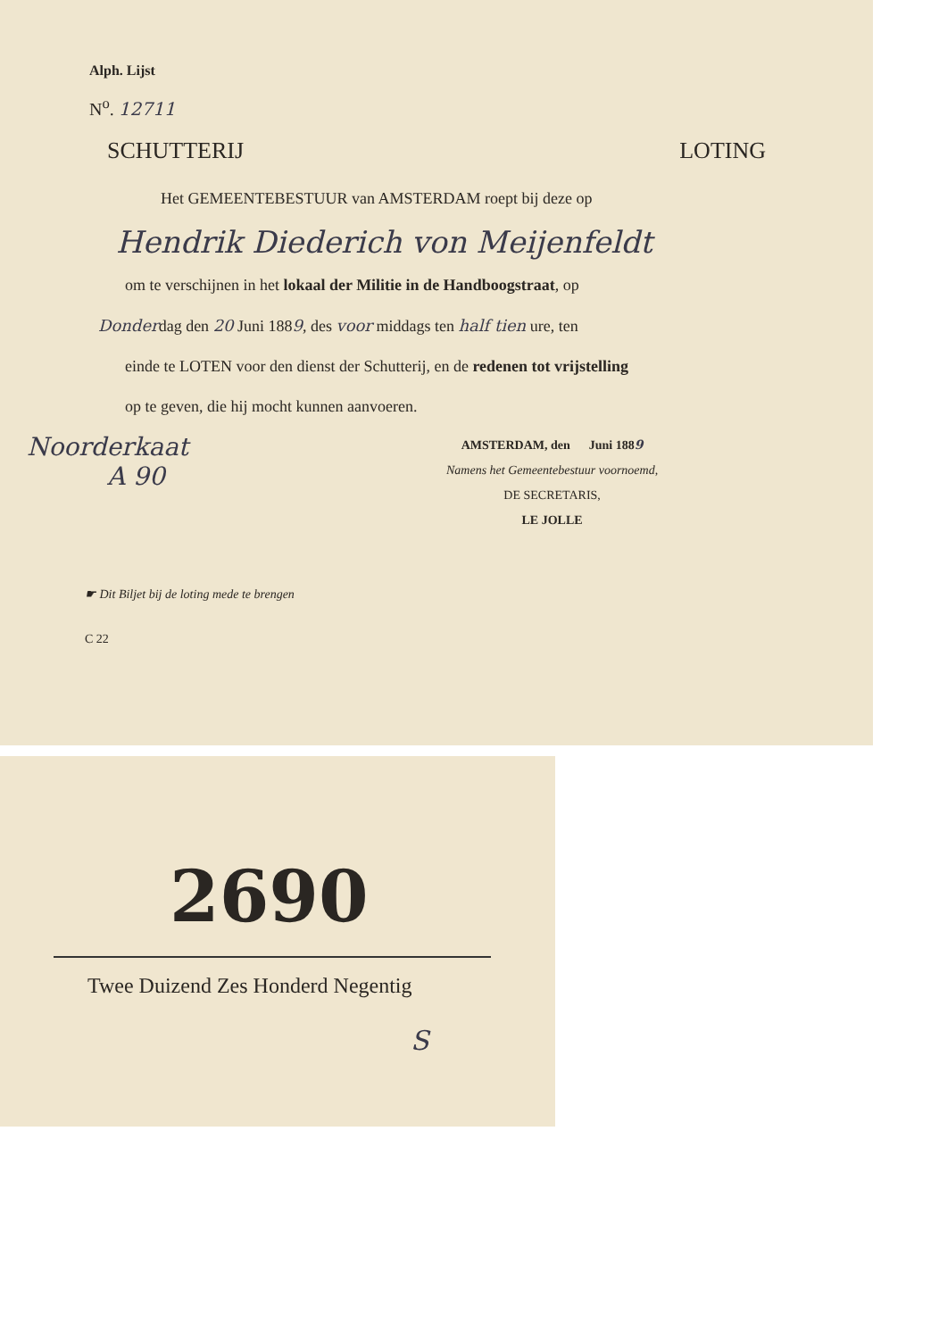Alph. Lijst
N<sup>o</sup>. 12711
SCHUTTERIJ LOTING
Het GEMEENTEBESTUUR van AMSTERDAM roept bij deze op
Hendrik Diederich von Meijenfeldt
om te verschijnen in het lokaal der Militie in de Handboogstraat, op
Donderdag den 20 Juni 1889, des voor middags ten half tien ure, ten
einde te LOTEN voor den dienst der Schutterij, en de redenen tot vrijstelling
op te geven, die hij mocht kunnen aanvoeren.
Noorderkaat
A 90
AMSTERDAM, den Juni 1889
Namens het Gemeentebestuur voornoemd,
DE SECRETARIS,
LE JOLLE
☛ Dit Biljet bij de loting mede te brengen
C 22
2690
Twee Duizend Zes Honderd Negentig
S